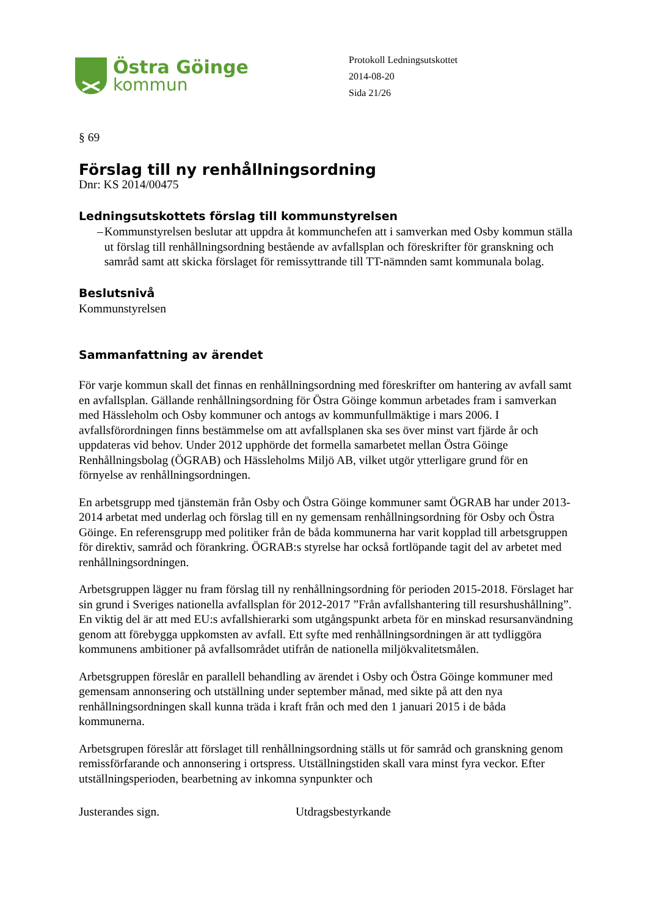Östra Göinge
kommun
Protokoll Ledningsutskottet
2014-08-20
Sida 21/26
§ 69
Förslag till ny renhållningsordning
Dnr: KS 2014/00475
Ledningsutskottets förslag till kommunstyrelsen
– Kommunstyrelsen beslutar att uppdra åt kommunchefen att i samverkan med Osby kommun ställa ut förslag till renhållningsordning bestående av avfallsplan och föreskrifter för granskning och samråd samt att skicka förslaget för remissyttrande till TT-nämnden samt kommunala bolag.
Beslutsnivå
Kommunstyrelsen
Sammanfattning av ärendet
För varje kommun skall det finnas en renhållningsordning med föreskrifter om hantering av avfall samt en avfallsplan. Gällande renhållningsordning för Östra Göinge kommun arbetades fram i samverkan med Hässleholm och Osby kommuner och antogs av kommunfullmäktige i mars 2006. I avfallsförordningen finns bestämmelse om att avfallsplanen ska ses över minst vart fjärde år och uppdateras vid behov. Under 2012 upphörde det formella samarbetet mellan Östra Göinge Renhållningsbolag (ÖGRAB) och Hässleholms Miljö AB, vilket utgör ytterligare grund för en förnyelse av renhållningsordningen.
En arbetsgrupp med tjänstemän från Osby och Östra Göinge kommuner samt ÖGRAB har under 2013-2014 arbetat med underlag och förslag till en ny gemensam renhållningsordning för Osby och Östra Göinge. En referensgrupp med politiker från de båda kommunerna har varit kopplad till arbetsgruppen för direktiv, samråd och förankring. ÖGRAB:s styrelse har också fortlöpande tagit del av arbetet med renhållningsordningen.
Arbetsgruppen lägger nu fram förslag till ny renhållningsordning för perioden 2015-2018. Förslaget har sin grund i Sveriges nationella avfallsplan för 2012-2017 ”Från avfallshantering till resurshushållning”. En viktig del är att med EU:s avfallshierarki som utgångspunkt arbeta för en minskad resursanvändning genom att förebygga uppkomsten av avfall. Ett syfte med renhållningsordningen är att tydliggöra kommunens ambitioner på avfallsområdet utifrån de nationella miljökvalitetsmålen.
Arbetsgruppen föreslår en parallell behandling av ärendet i Osby och Östra Göinge kommuner med gemensam annonsering och utställning under september månad, med sikte på att den nya renhållningsordningen skall kunna träda i kraft från och med den 1 januari 2015 i de båda kommunerna.
Arbetsgrupen föreslår att förslaget till renhållningsordning ställs ut för samråd och granskning genom remissförfarande och annonsering i ortspress. Utställningstiden skall vara minst fyra veckor. Efter utställningsperioden, bearbetning av inkomna synpunkter och
Justerandes sign. Utdragsbestyrkande